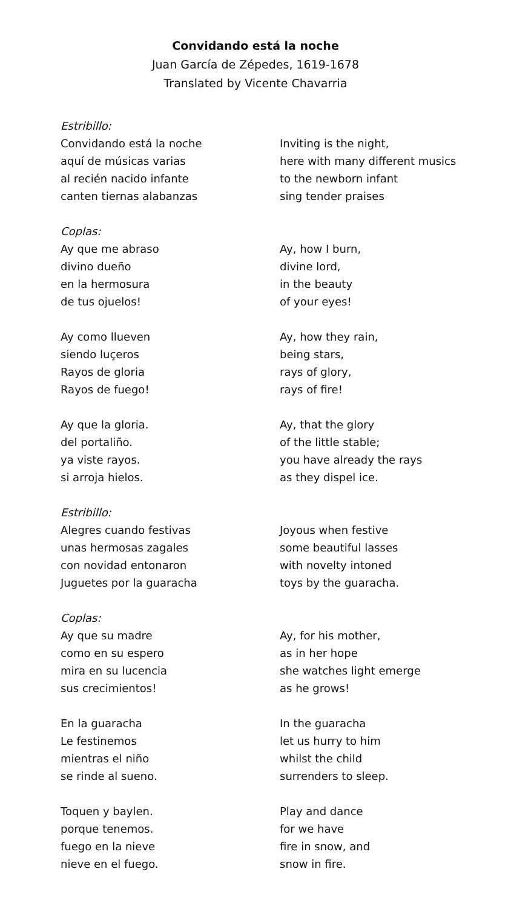Convidando está la noche
Juan García de Zépedes, 1619-1678
Translated by Vicente Chavarria
Estribillo:
Convidando está la noche
aquí de músicas varias
al recién nacido infante
canten tiernas alabanzas
Coplas:
Ay que me abraso
divino dueño
en la hermosura
de tus ojuelos!
Ay como llueven
siendo luçeros
Rayos de gloria
Rayos de fuego!
Ay que la gloria.
del portaliño.
ya viste rayos.
si arroja hielos.
Estribillo:
Alegres cuando festivas
unas hermosas zagales
con novidad entonaron
Juguetes por la guaracha
Coplas:
Ay que su madre
como en su espero
mira en su lucencia
sus crecimientos!
En la guaracha
Le festinemos
mientras el niño
se rinde al sueno.
Toquen y baylen.
porque tenemos.
fuego en la nieve
nieve en el fuego.
Inviting is the night,
here with many different musics
to the newborn infant
sing tender praises
Ay, how I burn,
divine lord,
in the beauty
of your eyes!
Ay, how they rain,
being stars,
rays of glory,
rays of fire!
Ay, that the glory
of the little stable;
you have already the rays
as they dispel ice.
Joyous when festive
some beautiful lasses
with novelty intoned
toys by the guaracha.
Ay, for his mother,
as in her hope
she watches light emerge
as he grows!
In the guaracha
let us hurry to him
whilst the child
surrenders to sleep.
Play and dance
for we have
fire in snow, and
snow in fire.